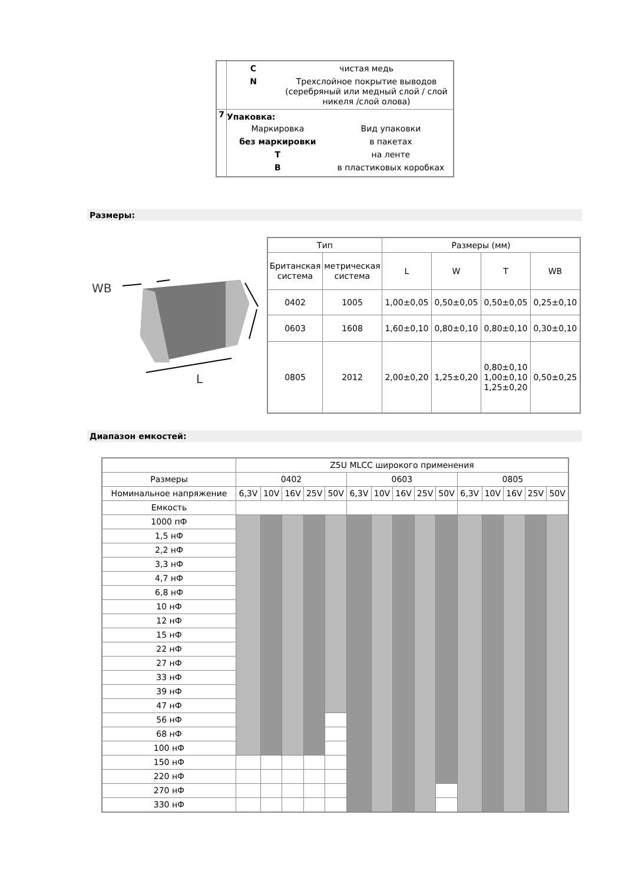| | C чистая медь N Трехслойное покрытие выводов (серебряный или медный слой / слой никеля /слой олова) |
| 7 | Упаковка: / Маркировка / Вид упаковки / / без маркировки / в пакетах / / T / на ленте / / B / в пластиковых коробках / |
Размеры:
WB
L
| Тип | | Размеры (мм) | | | |
| Британская система | метрическая система | L | W | T | WB |
| 0402 | 1005 | 1,00±0,05 | 0,50±0,05 | 0,50±0,05 | 0,25±0,10 |
| 0603 | 1608 | 1,60±0,10 | 0,80±0,10 | 0,80±0,10 | 0,30±0,10 |
| 0805 | 2012 | 2,00±0,20 | 1,25±0,20 | 0,80±0,10 1,00±0,10 1,25±0,20 | 0,50±0,25 |
Диапазон емкостей:
| | Z5U MLCC широкого применения | | | | | | | | | | | | | | |
| Размеры | 0402 | | | | | 0603 | | | | | 0805 | | | | |
| Номинальное напряжение | 6,3V | 10V | 16V | 25V | 50V | 6,3V | 10V | 16V | 25V | 50V | 6,3V | 10V | 16V | 25V | 50V |
| Емкость | | | | | | | | | | | | | | | |
| 1000 пФ | | | | | | | | | | | | | | | |
| 1,5 нФ | | | | | | | | | | | | | | | |
| 2,2 нФ | | | | | | | | | | | | | | | |
| 3,3 нФ | | | | | | | | | | | | | | | |
| 4,7 нФ | | | | | | | | | | | | | | | |
| 6,8 нФ | | | | | | | | | | | | | | | |
| 10 нФ | | | | | | | | | | | | | | | |
| 12 нФ | | | | | | | | | | | | | | | |
| 15 нФ | | | | | | | | | | | | | | | |
| 22 нФ | | | | | | | | | | | | | | | |
| 27 нФ | | | | | | | | | | | | | | | |
| 33 нФ | | | | | | | | | | | | | | | |
| 39 нФ | | | | | | | | | | | | | | | |
| 47 нФ | | | | | | | | | | | | | | | |
| 56 нФ | | | | | | | | | | | | | | | |
| 68 нФ | | | | | | | | | | | | | | | |
| 100 нФ | | | | | | | | | | | | | | | |
| 150 нФ | | | | | | | | | | | | | | | |
| 220 нФ | | | | | | | | | | | | | | | |
| 270 нФ | | | | | | | | | | | | | | | |
| 330 нФ | | | | | | | | | | | | | | | |